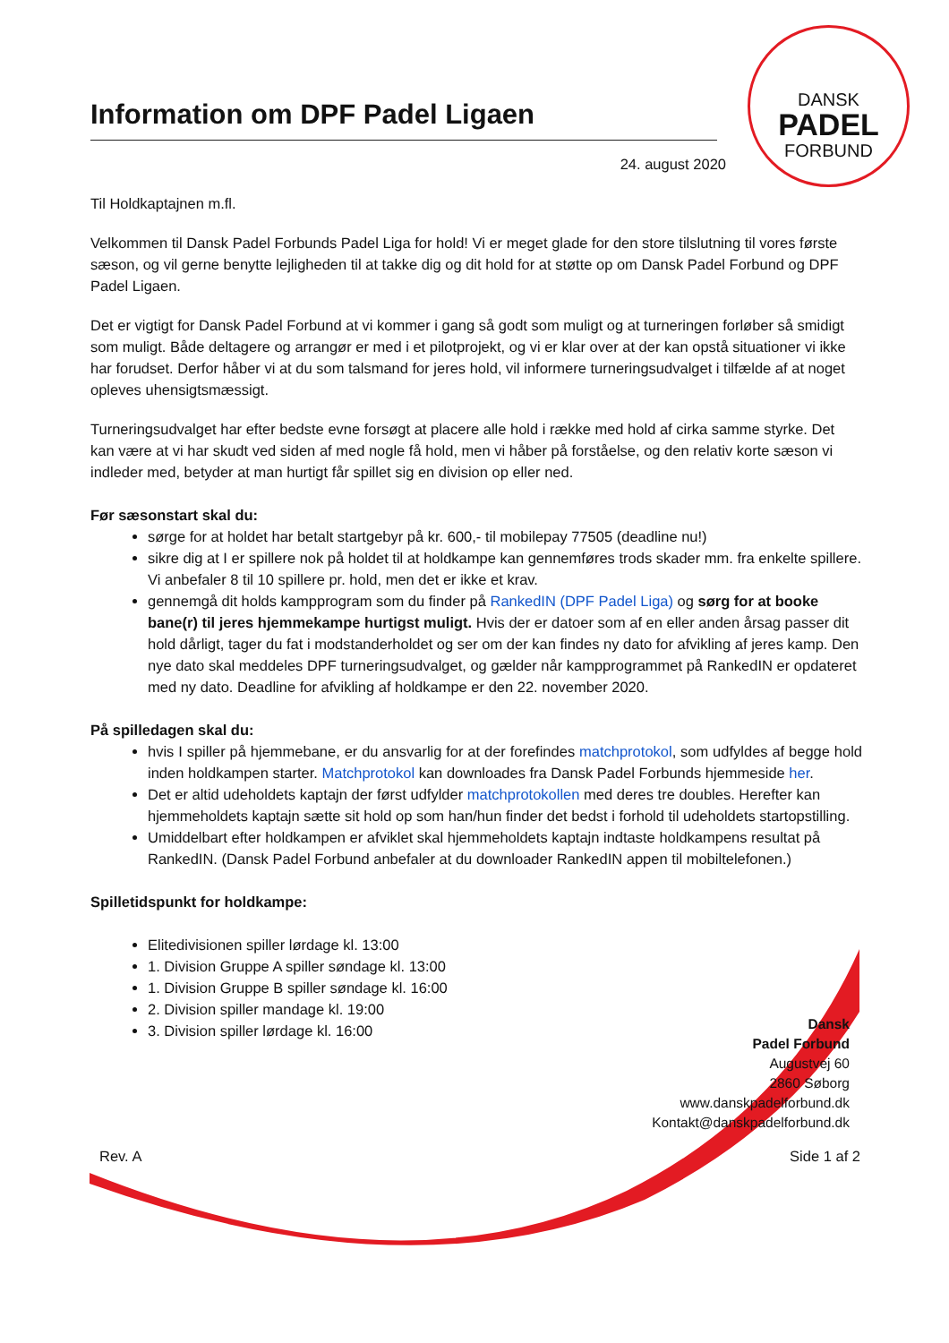DANSK
PADEL
FORBUND
Information om DPF Padel Ligaen
24. august 2020
Til Holdkaptajnen m.fl.
Velkommen til Dansk Padel Forbunds Padel Liga for hold! Vi er meget glade for den store tilslutning til vores første sæson, og vil gerne benytte lejligheden til at takke dig og dit hold for at støtte op om Dansk Padel Forbund og DPF Padel Ligaen.
Det er vigtigt for Dansk Padel Forbund at vi kommer i gang så godt som muligt og at turneringen forløber så smidigt som muligt. Både deltagere og arrangør er med i et pilotprojekt, og vi er klar over at der kan opstå situationer vi ikke har forudset. Derfor håber vi at du som talsmand for jeres hold, vil informere turneringsudvalget i tilfælde af at noget opleves uhensigtsmæssigt.
Turneringsudvalget har efter bedste evne forsøgt at placere alle hold i række med hold af cirka samme styrke. Det kan være at vi har skudt ved siden af med nogle få hold, men vi håber på forståelse, og den relativ korte sæson vi indleder med, betyder at man hurtigt får spillet sig en division op eller ned.
Før sæsonstart skal du:
sørge for at holdet har betalt startgebyr på kr. 600,- til mobilepay 77505 (deadline nu!)
sikre dig at I er spillere nok på holdet til at holdkampe kan gennemføres trods skader mm. fra enkelte spillere. Vi anbefaler 8 til 10 spillere pr. hold, men det er ikke et krav.
gennemgå dit holds kampprogram som du finder på RankedIN (DPF Padel Liga) og sørg for at booke bane(r) til jeres hjemmekampe hurtigst muligt. Hvis der er datoer som af en eller anden årsag passer dit hold dårligt, tager du fat i modstanderholdet og ser om der kan findes ny dato for afvikling af jeres kamp. Den nye dato skal meddeles DPF turneringsudvalget, og gælder når kampprogrammet på RankedIN er opdateret med ny dato. Deadline for afvikling af holdkampe er den 22. november 2020.
På spilledagen skal du:
hvis I spiller på hjemmebane, er du ansvarlig for at der forefindes matchprotokol, som udfyldes af begge hold inden holdkampen starter. Matchprotokol kan downloades fra Dansk Padel Forbunds hjemmeside her.
Det er altid udeholdets kaptajn der først udfylder matchprotokollen med deres tre doubles. Herefter kan hjemmeholdets kaptajn sætte sit hold op som han/hun finder det bedst i forhold til udeholdets startopstilling.
Umiddelbart efter holdkampen er afviklet skal hjemmeholdets kaptajn indtaste holdkampens resultat på RankedIN. (Dansk Padel Forbund anbefaler at du downloader RankedIN appen til mobiltelefonen.)
Spilletidspunkt for holdkampe:
Elitedivisionen spiller lørdage kl. 13:00
1. Division Gruppe A spiller søndage kl. 13:00
1. Division Gruppe B spiller søndage kl. 16:00
2. Division spiller mandage kl. 19:00
3. Division spiller lørdage kl. 16:00
Dansk
Padel Forbund
Augustvej 60
2860 Søborg
www.danskpadelforbund.dk
Kontakt@danskpadelforbund.dk
Rev. A Side 1 af 2